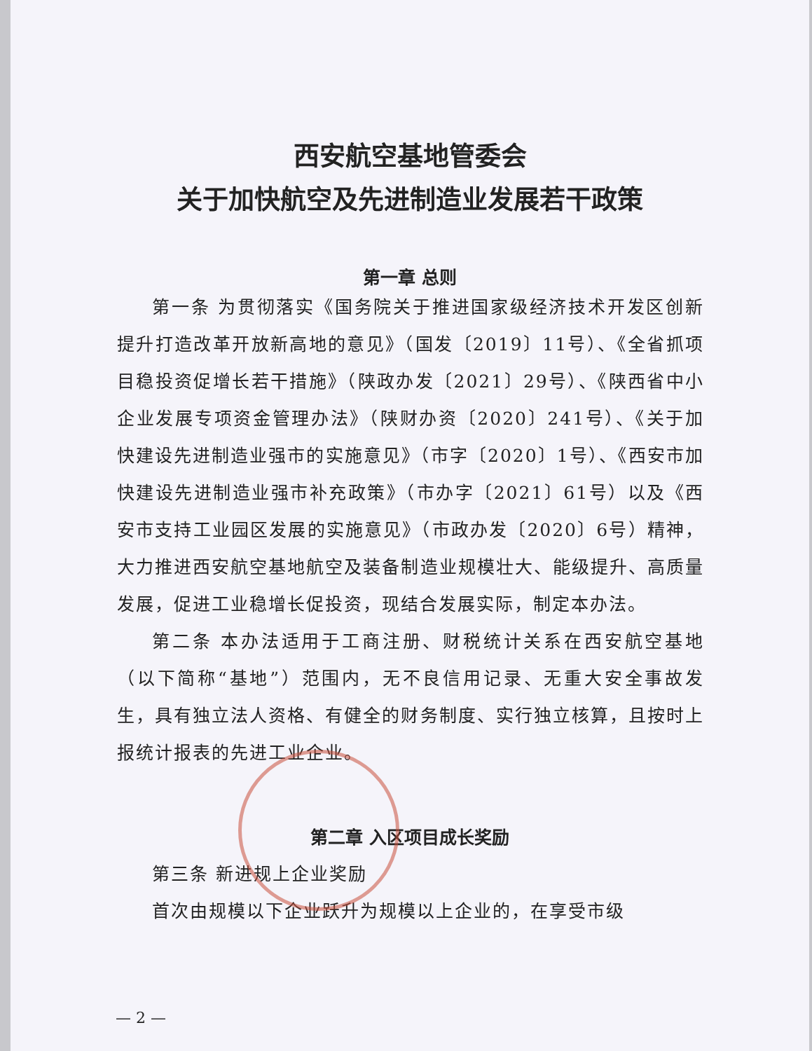西安航空基地管委会
关于加快航空及先进制造业发展若干政策
第一章 总则
第一条 为贯彻落实《国务院关于推进国家级经济技术开发区创新提升打造改革开放新高地的意见》（国发〔2019〕11号）、《全省抓项目稳投资促增长若干措施》（陕政办发〔2021〕29号）、《陕西省中小企业发展专项资金管理办法》（陕财办资〔2020〕241号）、《关于加快建设先进制造业强市的实施意见》（市字〔2020〕1号）、《西安市加快建设先进制造业强市补充政策》（市办字〔2021〕61号）以及《西安市支持工业园区发展的实施意见》（市政办发〔2020〕6号）精神，大力推进西安航空基地航空及装备制造业规模壮大、能级提升、高质量发展，促进工业稳增长促投资，现结合发展实际，制定本办法。
第二条 本办法适用于工商注册、财税统计关系在西安航空基地（以下简称“基地”）范围内，无不良信用记录、无重大安全事故发生，具有独立法人资格、有健全的财务制度、实行独立核算，且按时上报统计报表的先进工业企业。
第二章 入区项目成长奖励
第三条 新进规上企业奖励
首次由规模以下企业跃升为规模以上企业的，在享受市级
— 2 —